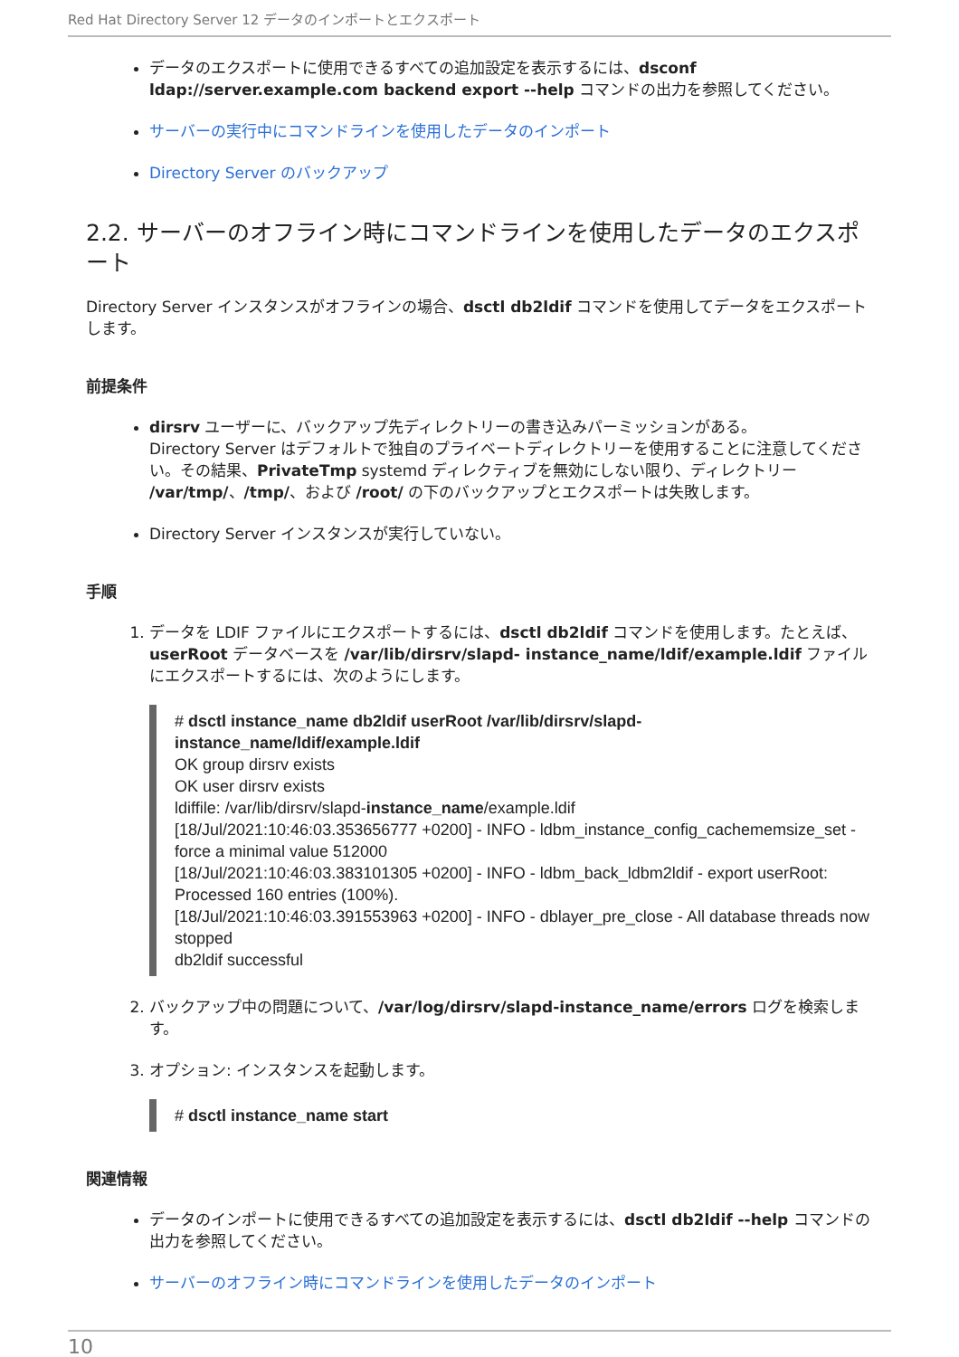Red Hat Directory Server 12 データのインポートとエクスポート
データのエクスポートに使用できるすべての追加設定を表示するには、dsconf ldap://server.example.com backend export --help コマンドの出力を参照してください。
サーバーの実行中にコマンドラインを使用したデータのインポート
Directory Server のバックアップ
2.2. サーバーのオフライン時にコマンドラインを使用したデータのエクスポート
Directory Server インスタンスがオフラインの場合、dsctl db2ldif コマンドを使用してデータをエクスポートします。
前提条件
dirsrv ユーザーに、バックアップ先ディレクトリーの書き込みパーミッションがある。
Directory Server はデフォルトで独自のプライベートディレクトリーを使用することに注意してください。その結果、PrivateTmp systemd ディレクティブを無効にしない限り、ディレクトリー /var/tmp/、/tmp/、および /root/ の下のバックアップとエクスポートは失敗します。
Directory Server インスタンスが実行していない。
手順
1. データを LDIF ファイルにエクスポートするには、dsctl db2ldif コマンドを使用します。たとえば、userRoot データベースを /var/lib/dirsrv/slapd- instance_name/ldif/example.ldif ファイルにエクスポートするには、次のようにします。
# dsctl instance_name db2ldif userRoot /var/lib/dirsrv/slapd-instance_name/ldif/example.ldif
OK group dirsrv exists
OK user dirsrv exists
ldiffile: /var/lib/dirsrv/slapd-instance_name/example.ldif
[18/Jul/2021:10:46:03.353656777 +0200] - INFO - ldbm_instance_config_cachememsize_set - force a minimal value 512000
[18/Jul/2021:10:46:03.383101305 +0200] - INFO - ldbm_back_ldbm2ldif - export userRoot: Processed 160 entries (100%).
[18/Jul/2021:10:46:03.391553963 +0200] - INFO - dblayer_pre_close - All database threads now stopped
db2ldif successful
2. バックアップ中の問題について、/var/log/dirsrv/slapd-instance_name/errors ログを検索します。
3. オプション: インスタンスを起動します。
# dsctl instance_name start
関連情報
データのインポートに使用できるすべての追加設定を表示するには、dsctl db2ldif --help コマンドの出力を参照してください。
サーバーのオフライン時にコマンドラインを使用したデータのインポート
10